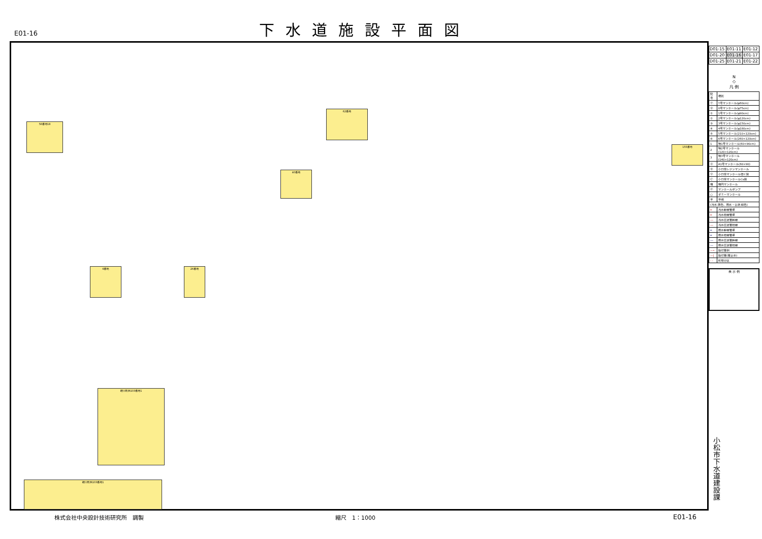E01-16 下水道施設平面図
56番地18
62番地
40番地
26番地
6番地
蛭川町西103番地1
蛭川町西103番地1
155番地
| D01-15 | E01-11 | E01-12 |
| D01-20 | E01-16 | E01-17 |
| D01-25 | E01-21 | E01-22 |
N
◇
凡 例
| 記号 | 種別 |
| Ⓨ | Y号マンホール(φ60cm) |
| ⓪ | 0号マンホール(φ75cm) |
| ① | 1号マンホール(φ90cm) |
| ② | 2号マンホール(φ120cm) |
| ③ | 3号マンホール(φ150cm) |
| ④ | 4号マンホール(φ180cm) |
| ⑤ | 5号マンホール(210×120cm) |
| ⑥ | 6号マンホール(260×120cm) |
| 1 | 特1号マンホール(60×90cm) |
| 2 | 特2号マンホール(120×120cm) |
| 3 | 特3号マンホール(140×120cm) |
| Ⓐ | A1号マンホール(60×90) |
| Ⓡ | 小口径レジンマンホール |
| Ⓥ | 小口径マンホール塩ビ製 |
| Ⓒ | 小口径マンホールCo製 |
| 楕 | 楕円マンホール |
| Ⓟ | マンホールポンプ |
| ○ | ダミーマンホール |
| 不 | 不明 |
| (汚水:茶色、雨水・合流:紺色) | |
| ━ | 汚水幹線管渠 |
| ━ | 汚水枝線管渠 |
| --- | 汚水圧送管幹線 |
| --- | 汚水圧送管枝線 |
| ━ | 雨水幹線管渠 |
| ━ | 雨水枝線管渠 |
| --- | 雨水圧送管幹線 |
| --- | 雨水圧送管枝線 |
| —• | 取付管例 |
| —/ | 取付管(管止め) |
| - - | 処理分区 |
表 示 例
小松市下水道建設課
株式会社中央設計技術研究所　調製 縮尺　1：1000 E01-16